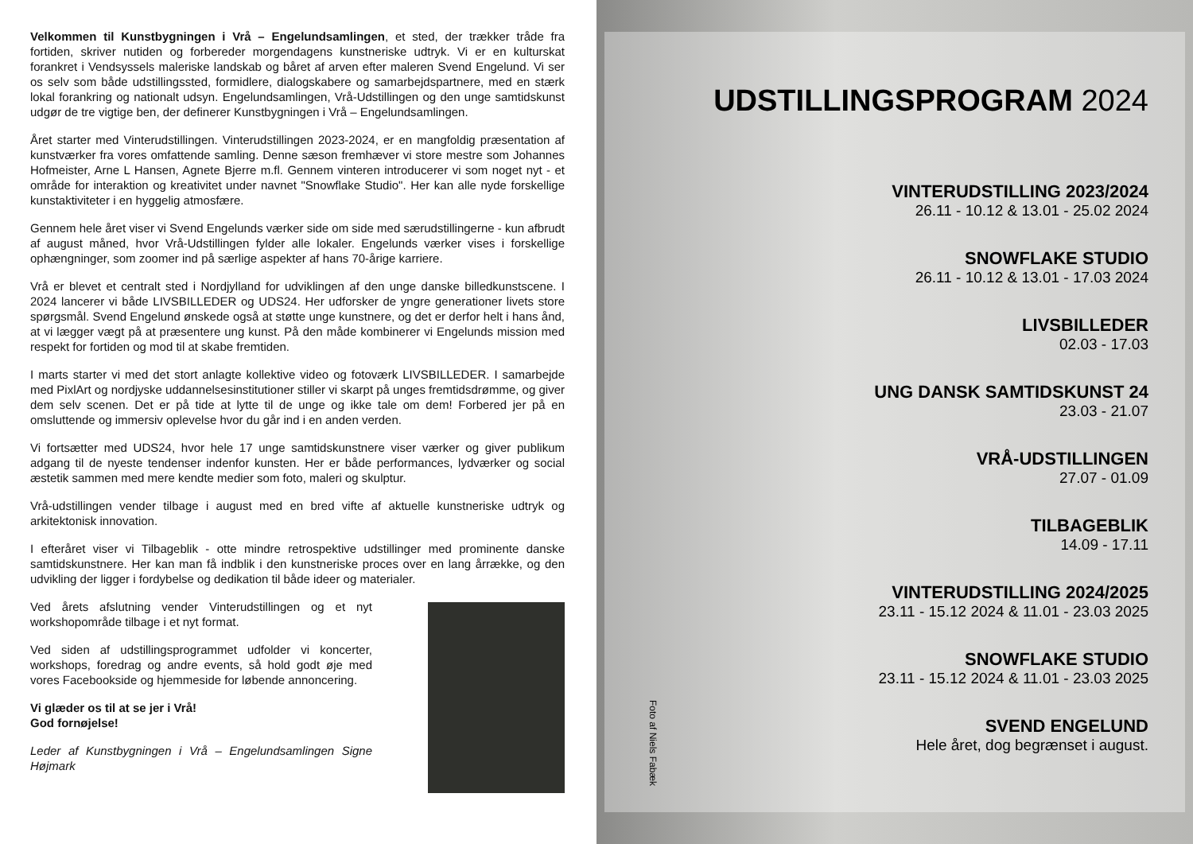Velkommen til Kunstbygningen i Vrå – Engelundsamlingen, et sted, der trækker tråde fra fortiden, skriver nutiden og forbereder morgendagens kunstneriske udtryk. Vi er en kulturskat forankret i Vendsyssels maleriske landskab og båret af arven efter maleren Svend Engelund. Vi ser os selv som både udstillingssted, formidlere, dialogskabere og samarbejdspartnere, med en stærk lokal forankring og nationalt udsyn. Engelundsamlingen, Vrå-Udstillingen og den unge samtidskunst udgør de tre vigtige ben, der definerer Kunstbygningen i Vrå – Engelundsamlingen.
Året starter med Vinterudstillingen. Vinterudstillingen 2023-2024, er en mangfoldig præsentation af kunstværker fra vores omfattende samling. Denne sæson fremhæver vi store mestre som Johannes Hofmeister, Arne L Hansen, Agnete Bjerre m.fl. Gennem vinteren introducerer vi som noget nyt - et område for interaktion og kreativitet under navnet "Snowflake Studio". Her kan alle nyde forskellige kunstaktiviteter i en hyggelig atmosfære.
Gennem hele året viser vi Svend Engelunds værker side om side med særudstillingerne - kun afbrudt af august måned, hvor Vrå-Udstillingen fylder alle lokaler. Engelunds værker vises i forskellige ophængninger, som zoomer ind på særlige aspekter af hans 70-årige karriere.
Vrå er blevet et centralt sted i Nordjylland for udviklingen af den unge danske billedkunstscene. I 2024 lancerer vi både LIVSBILLEDER og UDS24. Her udforsker de yngre generationer livets store spørgsmål. Svend Engelund ønskede også at støtte unge kunstnere, og det er derfor helt i hans ånd, at vi lægger vægt på at præsentere ung kunst. På den måde kombinerer vi Engelunds mission med respekt for fortiden og mod til at skabe fremtiden.
I marts starter vi med det stort anlagte kollektive video og fotoværk LIVSBILLEDER. I samarbejde med PixlArt og nordjyske uddannelsesinstitutioner stiller vi skarpt på unges fremtidsdrømme, og giver dem selv scenen. Det er på tide at lytte til de unge og ikke tale om dem! Forbered jer på en omsluttende og immersiv oplevelse hvor du går ind i en anden verden.
Vi fortsætter med UDS24, hvor hele 17 unge samtidskunstnere viser værker og giver publikum adgang til de nyeste tendenser indenfor kunsten. Her er både performances, lydværker og social æstetik sammen med mere kendte medier som foto, maleri og skulptur.
Vrå-udstillingen vender tilbage i august med en bred vifte af aktuelle kunstneriske udtryk og arkitektonisk innovation.
I efteråret viser vi Tilbageblik - otte mindre retrospektive udstillinger med prominente danske samtidskunstnere. Her kan man få indblik i den kunstneriske proces over en lang årrække, og den udvikling der ligger i fordybelse og dedikation til både ideer og materialer.
Ved årets afslutning vender Vinterudstillingen og et nyt workshopområde tilbage i et nyt format.
Ved siden af udstillingsprogrammet udfolder vi koncerter, workshops, foredrag og andre events, så hold godt øje med vores Facebookside og hjemmeside for løbende annoncering.
Vi glæder os til at se jer i Vrå!
God fornøjelse!
Leder af Kunstbygningen i Vrå – Engelundsamlingen Signe Højmark
UDSTILLINGSPROGRAM 2024
VINTERUDSTILLING 2023/2024
26.11 - 10.12 & 13.01 - 25.02 2024
SNOWFLAKE STUDIO
26.11 - 10.12 & 13.01 - 17.03 2024
LIVSBILLEDER
02.03 - 17.03
UNG DANSK SAMTIDSKUNST 24
23.03 - 21.07
VRÅ-UDSTILLINGEN
27.07 - 01.09
TILBAGEBLIK
14.09 - 17.11
VINTERUDSTILLING 2024/2025
23.11 - 15.12 2024 & 11.01 - 23.03 2025
SNOWFLAKE STUDIO
23.11 - 15.12 2024 & 11.01 - 23.03 2025
SVEND ENGELUND
Hele året, dog begrænset i august.
Foto af Niels Fabæk